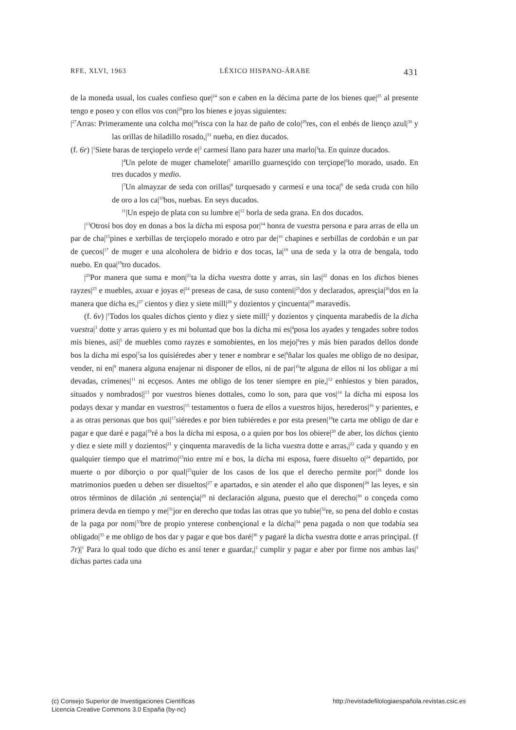RFE, XLVI, 1963 LÉXICO HISPANO-ÁRABE 431
de la moneda usual, los cuales confieso que|<sup>24</sup> son e caben en la décima parte de los bienes que|<sup>25</sup> al presente tengo e poseo y con ellos vos con|<sup>26</sup>pro los bienes e joyas siguientes:
|<sup>27</sup>Arras: Primeramente una colcha mo|<sup>28</sup>risca con la haz de paño de colo|<sup>29</sup>res, con el enbés de lienço azul|<sup>30</sup> y las orillas de hiladillo rosado,|<sup>31</sup> nueba, en diez ducados.
(f. 6r) |<sup>1</sup>Siete baras de terçiopelo verde e|<sup>2</sup> carmesí llano para hazer una marlo|<sup>3</sup>ta. En quinze ducados.
|<sup>4</sup>Un pelote de muger chamelote|<sup>5</sup> amarillo guarnesçido con terçiope|<sup>6</sup>lo morado, usado. En tres ducados y medio.
|<sup>7</sup>Un almayzar de seda con orillas|<sup>8</sup> turquesado y carmesí e una toca|<sup>9</sup> de seda cruda con hilo de oro a los ca|<sup>10</sup>bos, nuebas. En seys ducados.
<sup>11</sup>|Un espejo de plata con su lumbre e|<sup>12</sup> borla de seda grana. En dos ducados.
|<sup>13</sup>Otrosí bos doy en donas a bos la dicha mi esposa por|<sup>14</sup> honra de vuestra persona e para arras de ella un par de cha|<sup>15</sup>pines e xerbillas de terçiopelo morado e otro par de|<sup>16</sup> chapines e serbillas de cordobán e un par de çuecos|<sup>17</sup> de muger e una alcoholera de bidrio e dos tocas, la|<sup>18</sup> una de seda y la otra de bengala, todo nuebo. En qua|<sup>19</sup>tro ducados.
|<sup>20</sup>Por manera que suma e mon|<sup>21</sup>ta la dicha vuestra dotte y arras, sin las|<sup>22</sup> donas en los dichos bienes rayzes|<sup>23</sup> e muebles, axuar e joyas e|<sup>24</sup> preseas de casa, de suso conteni|<sup>25</sup>dos y declarados, apresçia|<sup>26</sup>dos en la manera que dicha es,|<sup>27</sup> cientos y diez y siete mill|<sup>28</sup> y dozientos y çincuenta|<sup>29</sup> maravedís.
(f. 6v) |<sup>1</sup>Todos los quales dichos çiento y diez y siete mill|<sup>2</sup> y dozientos y çinquenta marabedís de la dicha vuestra|<sup>3</sup> dotte y arras quiero y es mi boluntad que bos la dicha mi es|<sup>4</sup>posa los ayades y tengades sobre todos mis bienes, así|<sup>5</sup> de muebles como rayzes e somobientes, en los mejo|<sup>6</sup>res y más bien parados dellos donde bos la dicha mi espo|<sup>7</sup>sa los quisiéredes aber y tener e nombrar e se|<sup>8</sup>ñalar los quales me obligo de no desipar, vender, ni en|<sup>9</sup> manera alguna enajenar ni disponer de ellos, ni de par|<sup>10</sup>te alguna de ellos ni los obligar a mí devadas, crímenes|<sup>11</sup> ni ecçesos. Antes me obligo de los tener siempre en pie,|<sup>12</sup> enhiestos y bien parados, situados y nombrados||<sup>13</sup> por vuestros bienes dottales, como lo son, para que vos|<sup>14</sup> la dicha mi esposa los podays dexar y mandar en vuestros|<sup>15</sup> testamentos o fuera de ellos a vuestros hijos, herederos|<sup>16</sup> y parientes, e a as otras personas que bos qui|<sup>17</sup>siéredes e por bien tubiéredes e por esta presen|<sup>18</sup>te carta me obligo de dar e pagar e que daré e paga|<sup>19</sup>ré a bos la dicha mi esposa, o a quien por bos los obiere|<sup>20</sup> de aber, los dichos çiento y diez e siete mill y dozientos|<sup>21</sup> y çinquenta maravedís de la licha vuestra dotte e arras,|<sup>22</sup> cada y quando y en qualquier tiempo que el matrimo|<sup>23</sup>nio entre mí e bos, la dicha mi esposa, fuere disuelto o|<sup>24</sup> departido, por muerte o por diborçio o por qual|<sup>25</sup>quier de los casos de los que el derecho permite por|<sup>26</sup> donde los matrimonios pueden u deben ser disueltos|<sup>27</sup> e apartados, e sin atender el año que disponen|<sup>28</sup> las leyes, e sin otros términos de dilación ,ni sentençia|<sup>29</sup> ni declaración alguna, puesto que el derecho|<sup>30</sup> o conçeda como primera devda en tiempo y me|<sup>31</sup>jor en derecho que todas las otras que yo tubie|<sup>32</sup>re, so pena del doblo e costas de la paga por nom|<sup>33</sup>bre de propio ynterese conbençional e la dicha|<sup>34</sup> pena pagada o non que todabía sea obligado|<sup>35</sup> e me obligo de bos dar y pagar e que bos daré|<sup>36</sup> y pagaré la dicha vuestra dotte e arras prinçipal. (f 7r)|<sup>1</sup> Para lo qual todo que dicho es ansí tener e guardar,|<sup>2</sup> cumplir y pagar e aber por firme nos ambas las|<sup>3</sup> dichas partes cada una
(c) Consejo Superior de Investigaciones Científicas
Licencia Creative Commons 3.0 España (by-nc)
http://revistadefilologiaespañola.revistas.csic.es